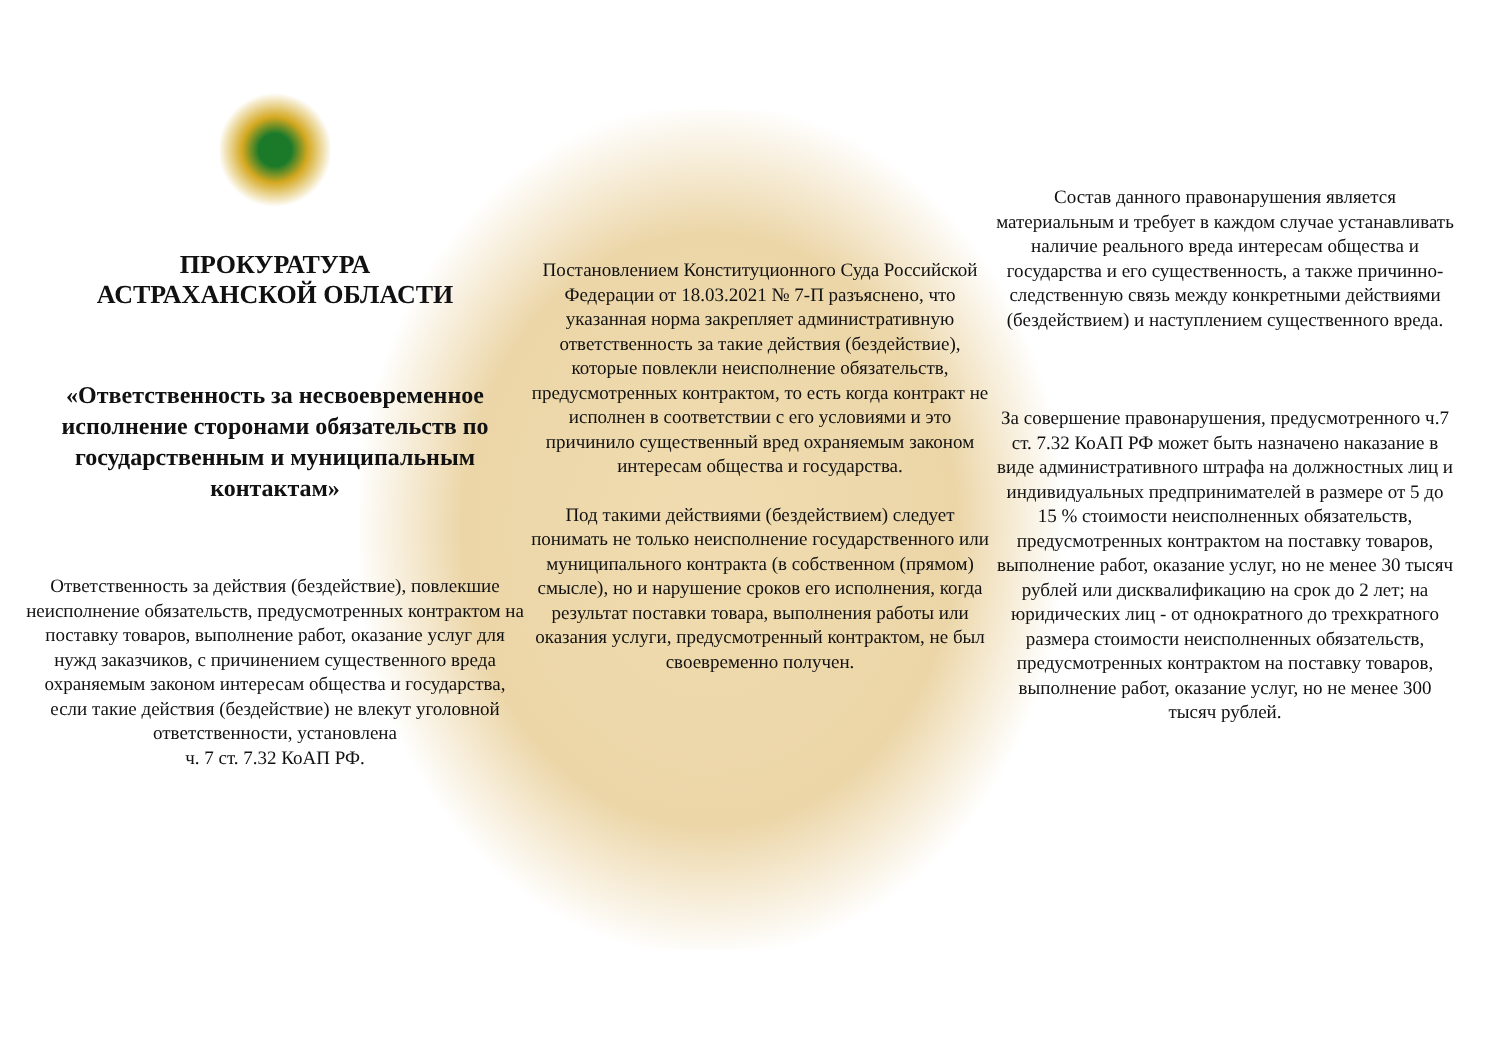ПРОКУРАТУРА
АСТРАХАНСКОЙ ОБЛАСТИ
«Ответственность за несвоевременное исполнение сторонами обязательств по государственным и муниципальным контактам»
Ответственность за действия (бездействие), повлекшие неисполнение обязательств, предусмотренных контрактом на поставку товаров, выполнение работ, оказание услуг для нужд заказчиков, с причинением существенного вреда охраняемым законом интересам общества и государства, если такие действия (бездействие) не влекут уголовной ответственности, установлена
ч. 7 ст. 7.32 КоАП РФ.
Постановлением Конституционного Суда Российской Федерации от 18.03.2021 № 7-П разъяснено, что указанная норма закрепляет административную ответственность за такие действия (бездействие), которые повлекли неисполнение обязательств, предусмотренных контрактом, то есть когда контракт не исполнен в соответствии с его условиями и это причинило существенный вред охраняемым законом интересам общества и государства.
Под такими действиями (бездействием) следует понимать не только неисполнение государственного или муниципального контракта (в собственном (прямом) смысле), но и нарушение сроков его исполнения, когда результат поставки товара, выполнения работы или оказания услуги, предусмотренный контрактом, не был своевременно получен.
Состав данного правонарушения является материальным и требует в каждом случае устанавливать наличие реального вреда интересам общества и государства и его существенность, а также причинно-следственную связь между конкретными действиями (бездействием) и наступлением существенного вреда.
За совершение правонарушения, предусмотренного ч.7 ст. 7.32 КоАП РФ может быть назначено наказание в виде административного штрафа на должностных лиц и индивидуальных предпринимателей в размере от 5 до 15 % стоимости неисполненных обязательств, предусмотренных контрактом на поставку товаров, выполнение работ, оказание услуг, но не менее 30 тысяч рублей или дисквалификацию на срок до 2 лет; на юридических лиц - от однократного до трехкратного размера стоимости неисполненных обязательств, предусмотренных контрактом на поставку товаров, выполнение работ, оказание услуг, но не менее 300 тысяч рублей.